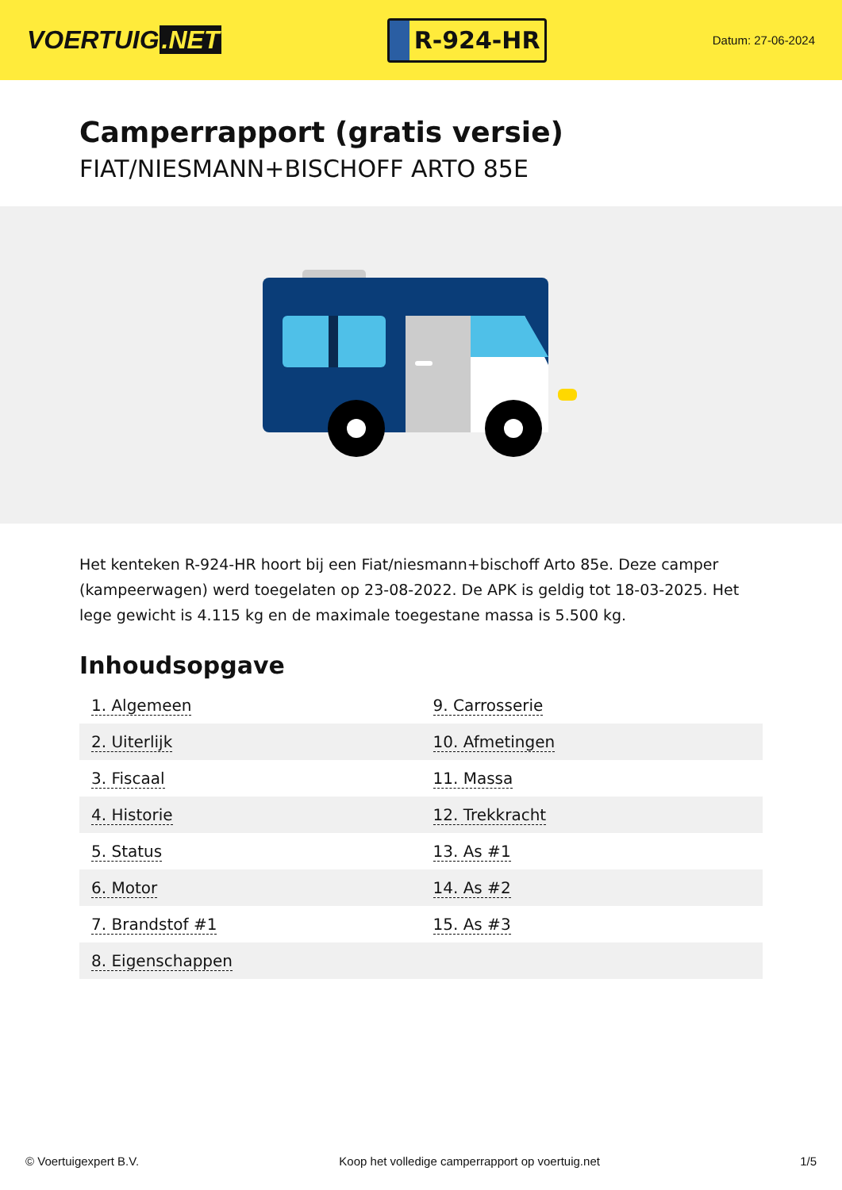VOERTUIG.NET
R-924-HR
Datum: 27-06-2024
Camperrapport (gratis versie)
FIAT/NIESMANN+BISCHOFF ARTO 85E
Het kenteken R-924-HR hoort bij een Fiat/niesmann+bischoff Arto 85e. Deze camper (kampeerwagen) werd toegelaten op 23-08-2022. De APK is geldig tot 18-03-2025. Het lege gewicht is 4.115 kg en de maximale toegestane massa is 5.500 kg.
Inhoudsopgave
| 1. Algemeen | 9. Carrosserie |
| 2. Uiterlijk | 10. Afmetingen |
| 3. Fiscaal | 11. Massa |
| 4. Historie | 12. Trekkracht |
| 5. Status | 13. As #1 |
| 6. Motor | 14. As #2 |
| 7. Brandstof #1 | 15. As #3 |
| 8. Eigenschappen | |
© Voertuigexpert B.V. Koop het volledige camperrapport op voertuig.net 1/5